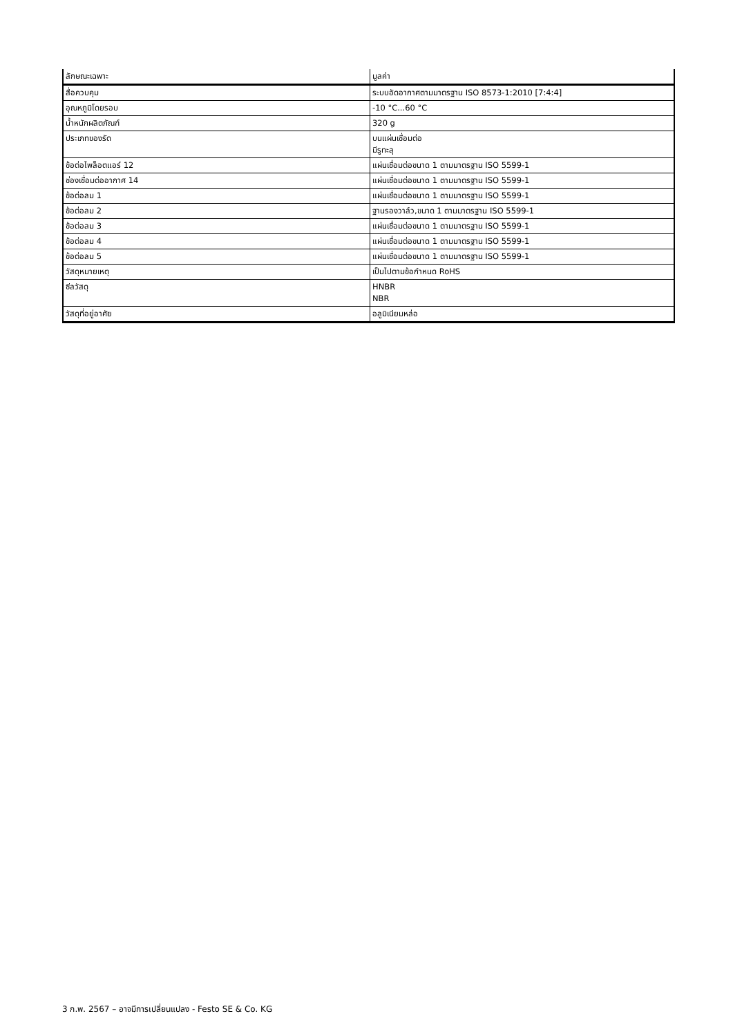| ลักษณะเฉพาะ | มูลค่า |
| --- | --- |
| สื่อควบคุม | ระบบอัดอากาศตามมาตรฐาน ISO 8573-1:2010 [7:4:4] |
| อุณหภูมิโดยรอบ | -10 °C...60 °C |
| น้ำหนักผลิตภัณฑ์ | 320 g |
| ประเภทของรัด | บนแผ่นเชื่อมต่อ มีรูทะลุ |
| ข้อต่อไพล็อตแอร์ 12 | แผ่นเชื่อมต่อขนาด 1 ตามมาตรฐาน ISO 5599-1 |
| ช่องเชื่อมต่ออากาศ 14 | แผ่นเชื่อมต่อขนาด 1 ตามมาตรฐาน ISO 5599-1 |
| ข้อต่อลม 1 | แผ่นเชื่อมต่อขนาด 1 ตามมาตรฐาน ISO 5599-1 |
| ข้อต่อลม 2 | ฐานรองวาล์ว,ขนาด 1 ตามมาตรฐาน ISO 5599-1 |
| ข้อต่อลม 3 | แผ่นเชื่อมต่อขนาด 1 ตามมาตรฐาน ISO 5599-1 |
| ข้อต่อลม 4 | แผ่นเชื่อมต่อขนาด 1 ตามมาตรฐาน ISO 5599-1 |
| ข้อต่อลม 5 | แผ่นเชื่อมต่อขนาด 1 ตามมาตรฐาน ISO 5599-1 |
| วัสดุหมายเหตุ | เป็นไปตามข้อกำหนด RoHS |
| ซีลวัสดุ | HNBR NBR |
| วัสดุที่อยู่อาศัย | อลูมิเนียมหล่อ |
3 ก.พ. 2567 – อาจมีการเปลี่ยนแปลง - Festo SE & Co. KG